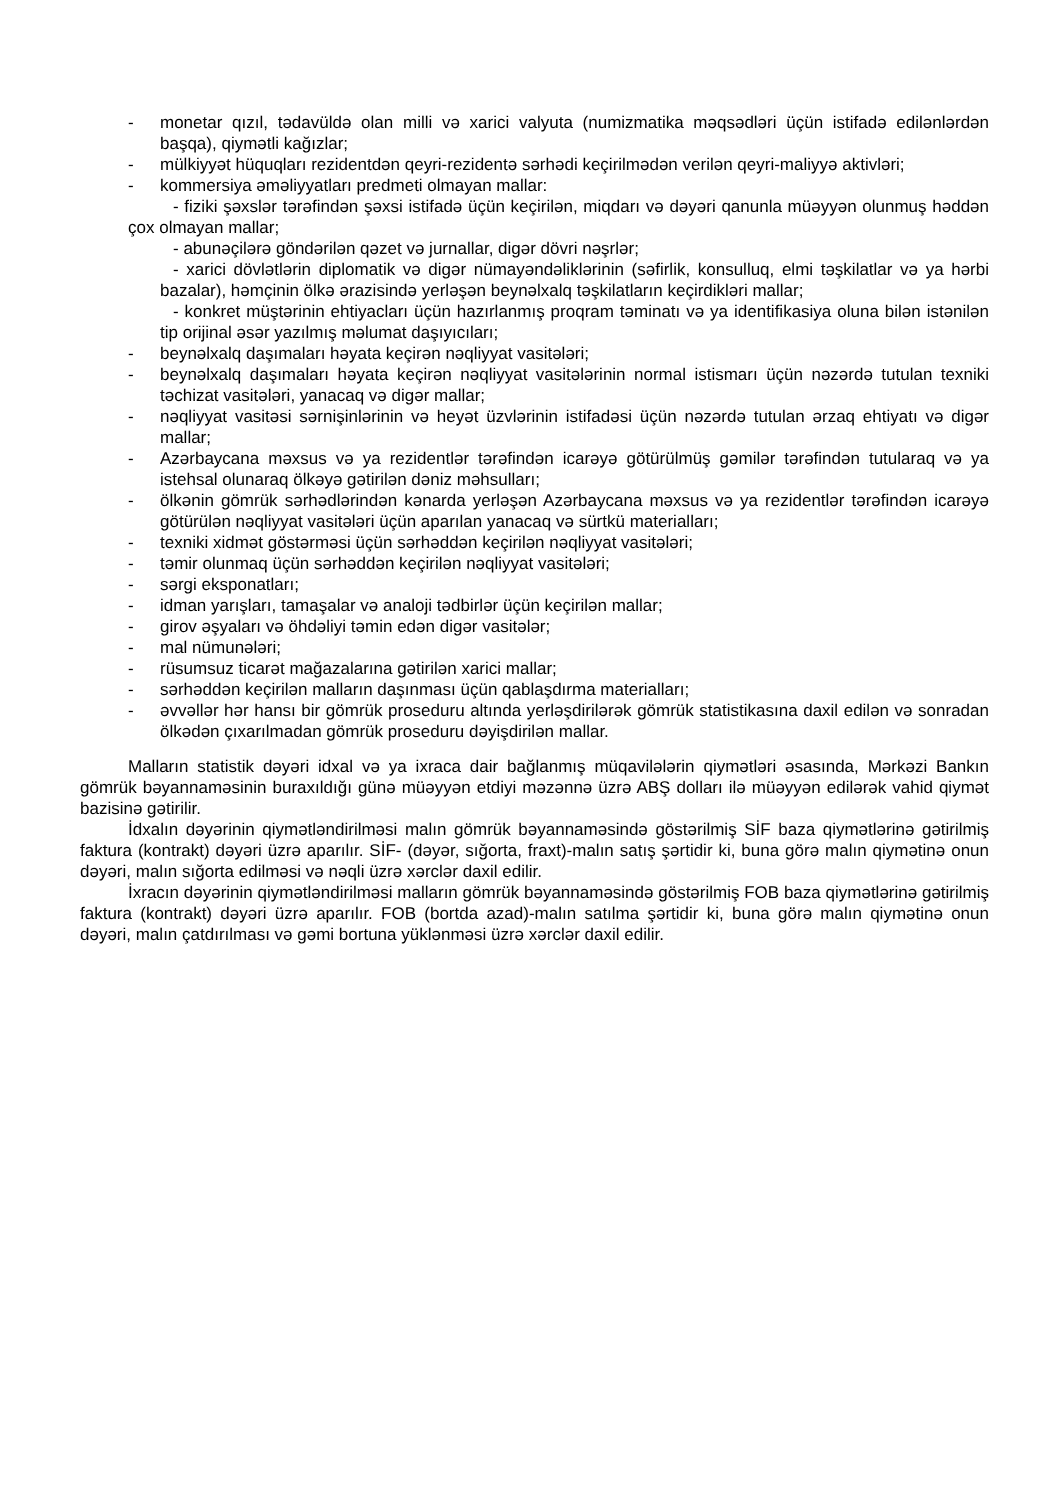- monetar qızıl, tədavüldə olan milli və xarici valyuta (numizmatika məqsədləri üçün istifadə edilənlərdən başqa), qiymətli kağızlar;
- mülkiyyət hüquqları rezidentdən qeyri-rezidentə sərhədi keçirilmədən verilən qeyri-maliyyə aktivləri;
- kommersiya əməliyyatları predmeti olmayan mallar:
- fiziki şəxslər tərəfindən şəxsi istifadə üçün keçirilən, miqdarı və dəyəri qanunla müəyyən olunmuş həddən çox olmayan mallar;
- abunəçilərə göndərilən qəzet və jurnallar, digər dövri nəşrlər;
- xarici dövlətlərin diplomatik və digər nümayəndəliklərinin (səfirlik, konsulluq, elmi təşkilatlar və ya hərbi bazalar), həmçinin ölkə ərazisində yerləşən beynəlxalq təşkilatların keçirdikləri mallar;
- konkret müştərinin ehtiyacları üçün hazırlanmış proqram təminatı və ya identifikasiya oluna bilən istənilən tip orijinal əsər yazılmış məlumat daşıyıcıları;
- beynəlxalq daşımaları həyata keçirən nəqliyyat vasitələri;
- beynəlxalq daşımaları həyata keçirən nəqliyyat vasitələrinin normal istismarı üçün nəzərdə tutulan texniki təchizat vasitələri, yanacaq və digər mallar;
- nəqliyyat vasitəsi sərnişinlərinin və heyət üzvlərinin istifadəsi üçün nəzərdə tutulan ərzaq ehtiyatı və digər mallar;
- Azərbaycana məxsus və ya rezidentlər tərəfindən icarəyə götürülmüş gəmilər tərəfindən tutularaq və ya istehsal olunaraq ölkəyə gətirilən dəniz məhsulları;
- ölkənin gömrük sərhədlərindən kənarda yerləşən Azərbaycana məxsus və ya rezidentlər tərəfindən icarəyə götürülən nəqliyyat vasitələri üçün aparılan yanacaq və sürtkü materialları;
- texniki xidmət göstərməsi üçün sərhəddən keçirilən nəqliyyat vasitələri;
- təmir olunmaq üçün sərhəddən keçirilən nəqliyyat vasitələri;
- sərgi eksponatları;
- idman yarışları, tamaşalar və analoji tədbirlər üçün keçirilən mallar;
- girov əşyaları və öhdəliyi təmin edən digər vasitələr;
- mal nümunələri;
- rüsumsuz ticarət mağazalarına gətirilən xarici mallar;
- sərhəddən keçirilən malların daşınması üçün qablaşdırma materialları;
- əvvəllər hər hansı bir gömrük proseduru altında yerləşdirilərək gömrük statistikasına daxil edilən və sonradan ölkədən çıxarılmadan gömrük proseduru dəyişdirilən mallar.
Malların statistik dəyəri idxal və ya ixraca dair bağlanmış müqavilələrin qiymətləri əsasında, Mərkəzi Bankın gömrük bəyannaməsinin buraxıldığı günə müəyyən etdiyi məzənnə üzrə ABŞ dolları ilə müəyyən edilərək vahid qiymət bazisinə gətirilir.
İdxalın dəyərinin qiymətləndirilməsi malın gömrük bəyannaməsində göstərilmiş SİF baza qiymətlərinə gətirilmiş faktura (kontrakt) dəyəri üzrə aparılır. SİF- (dəyər, sığorta, fraxt)-malın satış şərtidir ki, buna görə malın qiymətinə onun dəyəri, malın sığorta edilməsi və nəqli üzrə xərclər daxil edilir.
İxracın dəyərinin qiymətləndirilməsi malların gömrük bəyannaməsində göstərilmiş FOB baza qiymətlərinə gətirilmiş faktura (kontrakt) dəyəri üzrə aparılır. FOB (bortda azad)-malın satılma şərtidir ki, buna görə malın qiymətinə onun dəyəri, malın çatdırılması və gəmi bortuna yüklənməsi üzrə xərclər daxil edilir.